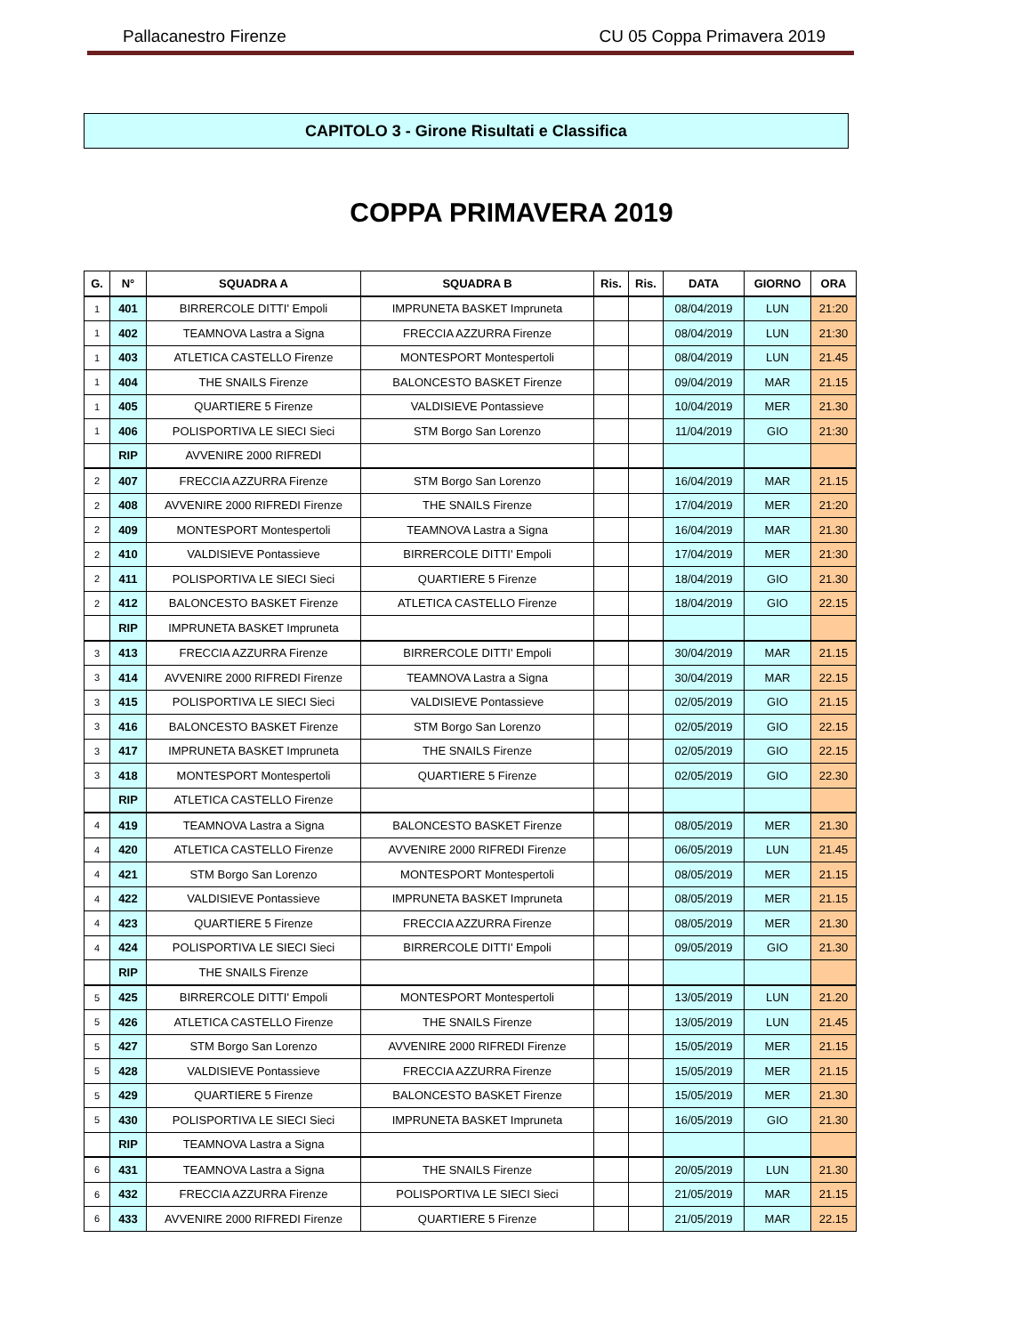Pallacanestro Firenze CU 05 Coppa Primavera 2019
CAPITOLO 3 - Girone Risultati e Classifica
COPPA PRIMAVERA 2019
| G. | N° | SQUADRA A | SQUADRA B | Ris. | Ris. | DATA | GIORNO | ORA |
| --- | --- | --- | --- | --- | --- | --- | --- | --- |
| 1 | 401 | BIRRERCOLE DITTI' Empoli | IMPRUNETA BASKET Impruneta | | | 08/04/2019 | LUN | 21:20 |
| 1 | 402 | TEAMNOVA Lastra a Signa | FRECCIA AZZURRA Firenze | | | 08/04/2019 | LUN | 21:30 |
| 1 | 403 | ATLETICA CASTELLO Firenze | MONTESPORT Montespertoli | | | 08/04/2019 | LUN | 21.45 |
| 1 | 404 | THE SNAILS Firenze | BALONCESTO BASKET Firenze | | | 09/04/2019 | MAR | 21.15 |
| 1 | 405 | QUARTIERE 5 Firenze | VALDISIEVE Pontassieve | | | 10/04/2019 | MER | 21.30 |
| 1 | 406 | POLISPORTIVA LE SIECI Sieci | STM Borgo San Lorenzo | | | 11/04/2019 | GIO | 21:30 |
| | RIP | AVVENIRE 2000 RIFREDI | | | | | | |
| 2 | 407 | FRECCIA AZZURRA Firenze | STM Borgo San Lorenzo | | | 16/04/2019 | MAR | 21.15 |
| 2 | 408 | AVVENIRE 2000 RIFREDI Firenze | THE SNAILS Firenze | | | 17/04/2019 | MER | 21:20 |
| 2 | 409 | MONTESPORT Montespertoli | TEAMNOVA Lastra a Signa | | | 16/04/2019 | MAR | 21.30 |
| 2 | 410 | VALDISIEVE Pontassieve | BIRRERCOLE DITTI' Empoli | | | 17/04/2019 | MER | 21:30 |
| 2 | 411 | POLISPORTIVA LE SIECI Sieci | QUARTIERE 5 Firenze | | | 18/04/2019 | GIO | 21.30 |
| 2 | 412 | BALONCESTO BASKET Firenze | ATLETICA CASTELLO Firenze | | | 18/04/2019 | GIO | 22.15 |
| | RIP | IMPRUNETA BASKET Impruneta | | | | | | |
| 3 | 413 | FRECCIA AZZURRA Firenze | BIRRERCOLE DITTI' Empoli | | | 30/04/2019 | MAR | 21.15 |
| 3 | 414 | AVVENIRE 2000 RIFREDI Firenze | TEAMNOVA Lastra a Signa | | | 30/04/2019 | MAR | 22.15 |
| 3 | 415 | POLISPORTIVA LE SIECI Sieci | VALDISIEVE Pontassieve | | | 02/05/2019 | GIO | 21.15 |
| 3 | 416 | BALONCESTO BASKET Firenze | STM Borgo San Lorenzo | | | 02/05/2019 | GIO | 22.15 |
| 3 | 417 | IMPRUNETA BASKET Impruneta | THE SNAILS Firenze | | | 02/05/2019 | GIO | 22.15 |
| 3 | 418 | MONTESPORT Montespertoli | QUARTIERE 5 Firenze | | | 02/05/2019 | GIO | 22.30 |
| | RIP | ATLETICA CASTELLO Firenze | | | | | | |
| 4 | 419 | TEAMNOVA Lastra a Signa | BALONCESTO BASKET Firenze | | | 08/05/2019 | MER | 21.30 |
| 4 | 420 | ATLETICA CASTELLO Firenze | AVVENIRE 2000 RIFREDI Firenze | | | 06/05/2019 | LUN | 21.45 |
| 4 | 421 | STM Borgo San Lorenzo | MONTESPORT Montespertoli | | | 08/05/2019 | MER | 21.15 |
| 4 | 422 | VALDISIEVE Pontassieve | IMPRUNETA BASKET Impruneta | | | 08/05/2019 | MER | 21.15 |
| 4 | 423 | QUARTIERE 5 Firenze | FRECCIA AZZURRA Firenze | | | 08/05/2019 | MER | 21.30 |
| 4 | 424 | POLISPORTIVA LE SIECI Sieci | BIRRERCOLE DITTI' Empoli | | | 09/05/2019 | GIO | 21.30 |
| | RIP | THE SNAILS Firenze | | | | | | |
| 5 | 425 | BIRRERCOLE DITTI' Empoli | MONTESPORT Montespertoli | | | 13/05/2019 | LUN | 21.20 |
| 5 | 426 | ATLETICA CASTELLO Firenze | THE SNAILS Firenze | | | 13/05/2019 | LUN | 21.45 |
| 5 | 427 | STM Borgo San Lorenzo | AVVENIRE 2000 RIFREDI Firenze | | | 15/05/2019 | MER | 21.15 |
| 5 | 428 | VALDISIEVE Pontassieve | FRECCIA AZZURRA Firenze | | | 15/05/2019 | MER | 21.15 |
| 5 | 429 | QUARTIERE 5 Firenze | BALONCESTO BASKET Firenze | | | 15/05/2019 | MER | 21.30 |
| 5 | 430 | POLISPORTIVA LE SIECI Sieci | IMPRUNETA BASKET Impruneta | | | 16/05/2019 | GIO | 21.30 |
| | RIP | TEAMNOVA Lastra a Signa | | | | | | |
| 6 | 431 | TEAMNOVA Lastra a Signa | THE SNAILS Firenze | | | 20/05/2019 | LUN | 21.30 |
| 6 | 432 | FRECCIA AZZURRA Firenze | POLISPORTIVA LE SIECI Sieci | | | 21/05/2019 | MAR | 21.15 |
| 6 | 433 | AVVENIRE 2000 RIFREDI Firenze | QUARTIERE 5 Firenze | | | 21/05/2019 | MAR | 22.15 |